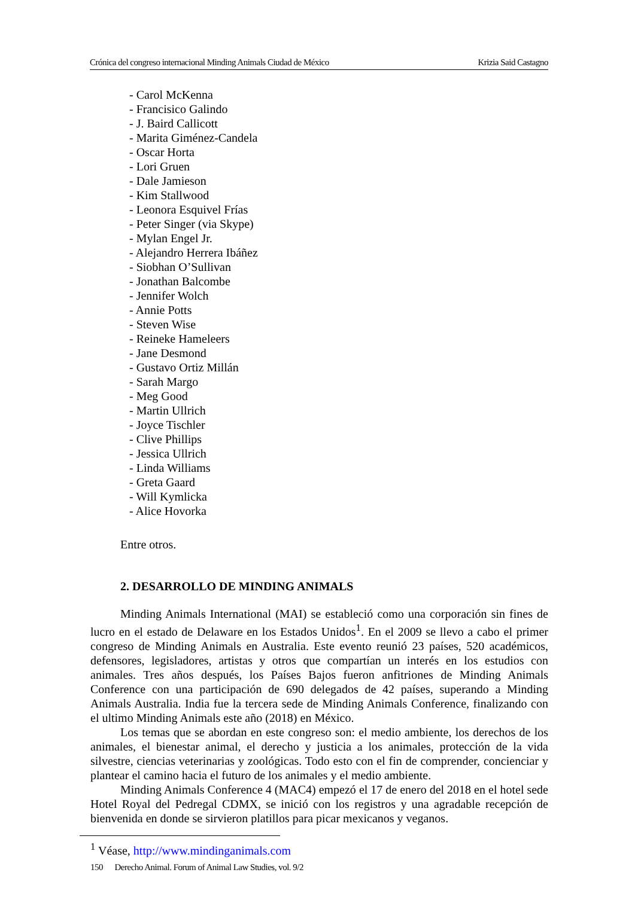Crónica del congreso internacional Minding Animals Ciudad de México Krizia Said Castagno
- Carol McKenna
- Francisico Galindo
- J. Baird Callicott
- Marita Giménez-Candela
- Oscar Horta
- Lori Gruen
- Dale Jamieson
- Kim Stallwood
- Leonora Esquivel Frías
- Peter Singer (via Skype)
- Mylan Engel Jr.
- Alejandro Herrera Ibáñez
- Siobhan O’Sullivan
- Jonathan Balcombe
- Jennifer Wolch
- Annie Potts
- Steven Wise
- Reineke Hameleers
- Jane Desmond
- Gustavo Ortiz Millán
- Sarah Margo
- Meg Good
- Martin Ullrich
- Joyce Tischler
- Clive Phillips
- Jessica Ullrich
- Linda Williams
- Greta Gaard
- Will Kymlicka
- Alice Hovorka
Entre otros.
2. DESARROLLO DE MINDING ANIMALS
Minding Animals International (MAI) se estableció como una corporación sin fines de lucro en el estado de Delaware en los Estados Unidos<sup>1</sup>. En el 2009 se llevo a cabo el primer congreso de Minding Animals en Australia. Este evento reunió 23 países, 520 académicos, defensores, legisladores, artistas y otros que compartían un interés en los estudios con animales. Tres años después, los Países Bajos fueron anfitriones de Minding Animals Conference con una participación de 690 delegados de 42 países, superando a Minding Animals Australia. India fue la tercera sede de Minding Animals Conference, finalizando con el ultimo Minding Animals este año (2018) en México.
Los temas que se abordan en este congreso son: el medio ambiente, los derechos de los animales, el bienestar animal, el derecho y justicia a los animales, protección de la vida silvestre, ciencias veterinarias y zoológicas. Todo esto con el fin de comprender, concienciar y plantear el camino hacia el futuro de los animales y el medio ambiente.
Minding Animals Conference 4 (MAC4) empezó el 17 de enero del 2018 en el hotel sede Hotel Royal del Pedregal CDMX, se inició con los registros y una agradable recepción de bienvenida en donde se sirvieron platillos para picar mexicanos y veganos.
<sup>1</sup> Véase, http://www.mindinganimals.com
150 Derecho Animal. Forum of Animal Law Studies, vol. 9/2